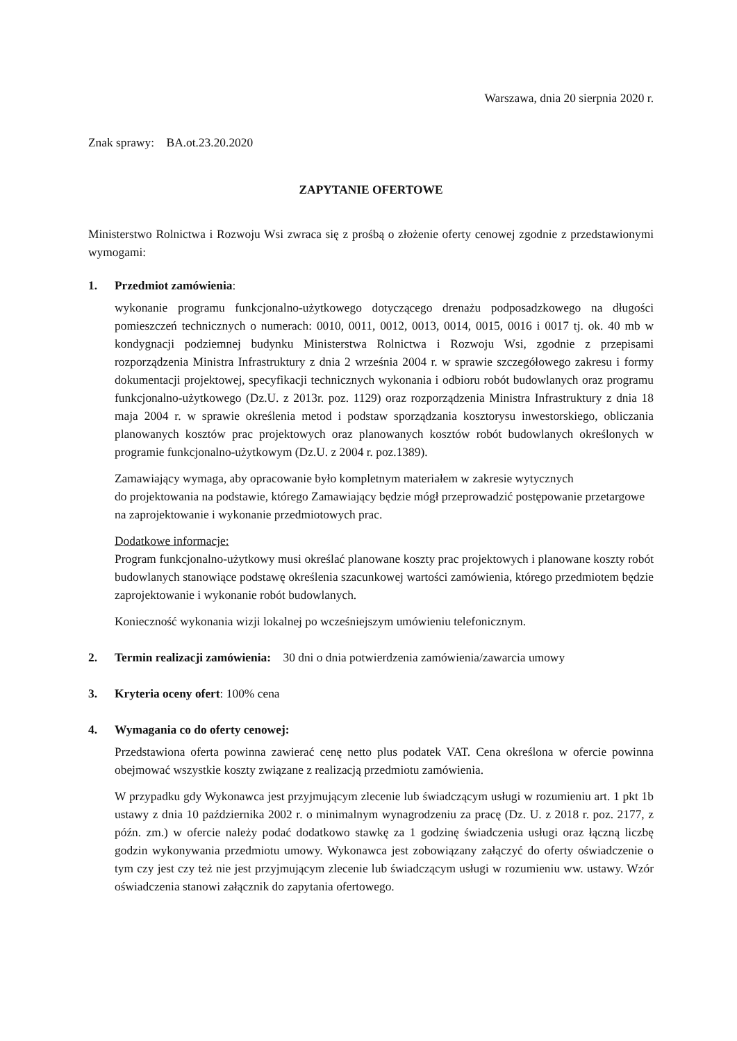Warszawa, dnia 20 sierpnia 2020 r.
Znak sprawy: BA.ot.23.20.2020
ZAPYTANIE OFERTOWE
Ministerstwo Rolnictwa i Rozwoju Wsi zwraca się z prośbą o złożenie oferty cenowej zgodnie z przedstawionymi wymogami:
1. Przedmiot zamówienia:
wykonanie programu funkcjonalno-użytkowego dotyczącego drenażu podposadzkowego na długości pomieszczeń technicznych o numerach: 0010, 0011, 0012, 0013, 0014, 0015, 0016 i 0017 tj. ok. 40 mb w kondygnacji podziemnej budynku Ministerstwa Rolnictwa i Rozwoju Wsi, zgodnie z przepisami rozporządzenia Ministra Infrastruktury z dnia 2 września 2004 r. w sprawie szczegółowego zakresu i formy dokumentacji projektowej, specyfikacji technicznych wykonania i odbioru robót budowlanych oraz programu funkcjonalno-użytkowego (Dz.U. z 2013r. poz. 1129) oraz rozporządzenia Ministra Infrastruktury z dnia 18 maja 2004 r. w sprawie określenia metod i podstaw sporządzania kosztorysu inwestorskiego, obliczania planowanych kosztów prac projektowych oraz planowanych kosztów robót budowlanych określonych w programie funkcjonalno-użytkowym (Dz.U. z 2004 r. poz.1389).
Zamawiający wymaga, aby opracowanie było kompletnym materiałem w zakresie wytycznych
do projektowania na podstawie, którego Zamawiający będzie mógł przeprowadzić postępowanie przetargowe na zaprojektowanie i wykonanie przedmiotowych prac.
Dodatkowe informacje:
Program funkcjonalno-użytkowy musi określać planowane koszty prac projektowych i planowane koszty robót budowlanych stanowiące podstawę określenia szacunkowej wartości zamówienia, którego przedmiotem będzie zaprojektowanie i wykonanie robót budowlanych.
Konieczność wykonania wizji lokalnej po wcześniejszym umówieniu telefonicznym.
2. Termin realizacji zamówienia: 30 dni o dnia potwierdzenia zamówienia/zawarcia umowy
3. Kryteria oceny ofert: 100% cena
4. Wymagania co do oferty cenowej:
Przedstawiona oferta powinna zawierać cenę netto plus podatek VAT. Cena określona w ofercie powinna obejmować wszystkie koszty związane z realizacją przedmiotu zamówienia.
W przypadku gdy Wykonawca jest przyjmującym zlecenie lub świadczącym usługi w rozumieniu art. 1 pkt 1b ustawy z dnia 10 października 2002 r. o minimalnym wynagrodzeniu za pracę (Dz. U. z 2018 r. poz. 2177, z późn. zm.) w ofercie należy podać dodatkowo stawkę za 1 godzinę świadczenia usługi oraz łączną liczbę godzin wykonywania przedmiotu umowy. Wykonawca jest zobowiązany załączyć do oferty oświadczenie o tym czy jest czy też nie jest przyjmującym zlecenie lub świadczącym usługi w rozumieniu ww. ustawy. Wzór oświadczenia stanowi załącznik do zapytania ofertowego.